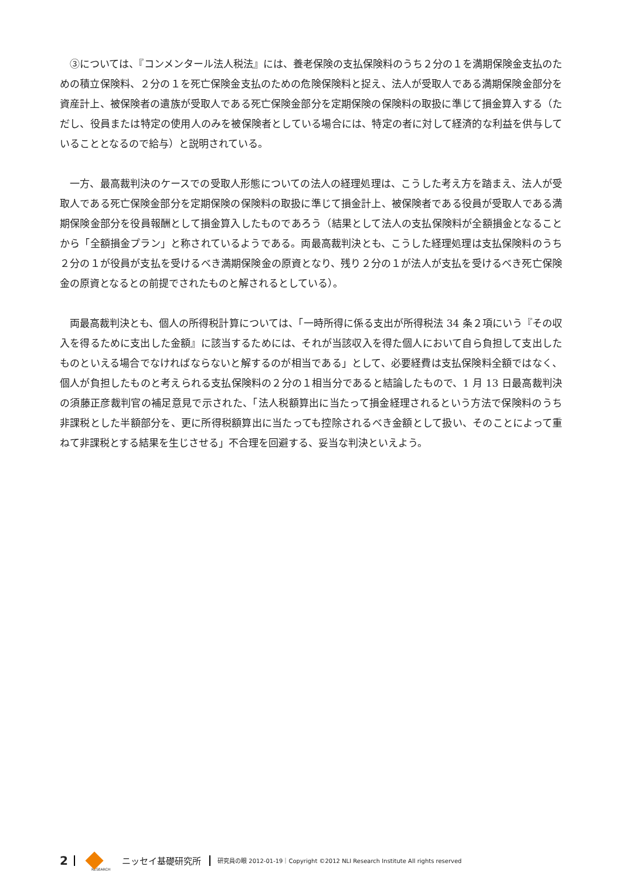③については、『コンメンタール法人税法』には、養老保険の支払保険料のうち２分の１を満期保険金支払のための積立保険料、２分の１を死亡保険金支払のための危険保険料と捉え、法人が受取人である満期保険金部分を資産計上、被保険者の遺族が受取人である死亡保険金部分を定期保険の保険料の取扱に準じて損金算入する（ただし、役員または特定の使用人のみを被保険者としている場合には、特定の者に対して経済的な利益を供与していることとなるので給与）と説明されている。
一方、最高裁判決のケースでの受取人形態についての法人の経理処理は、こうした考え方を踏まえ、法人が受取人である死亡保険金部分を定期保険の保険料の取扱に準じて損金計上、被保険者である役員が受取人である満期保険金部分を役員報酬として損金算入したものであろう（結果として法人の支払保険料が全額損金となることから「全額損金プラン」と称されているようである。両最高裁判決とも、こうした経理処理は支払保険料のうち２分の１が役員が支払を受けるべき満期保険金の原資となり、残り２分の１が法人が支払を受けるべき死亡保険金の原資となるとの前提でされたものと解されるとしている）。
両最高裁判決とも、個人の所得税計算については、「一時所得に係る支出が所得税法 34 条２項にいう『その収入を得るために支出した金額』に該当するためには、それが当該収入を得た個人において自ら負担して支出したものといえる場合でなければならないと解するのが相当である」として、必要経費は支払保険料全額ではなく、個人が負担したものと考えられる支払保険料の２分の１相当分であると結論したもので、1 月 13 日最高裁判決の須藤正彦裁判官の補足意見で示された、「法人税額算出に当たって損金経理されるという方法で保険料のうち非課税とした半額部分を、更に所得税額算出に当たっても控除されるべき金額として扱い、そのことによって重ねて非課税とする結果を生じさせる」不合理を回避する、妥当な判決といえよう。
2 RESEARCH ニッセイ基礎研究所 研究員の眼 2012-01-19｜Copyright ©2012 NLI Research Institute All rights reserved